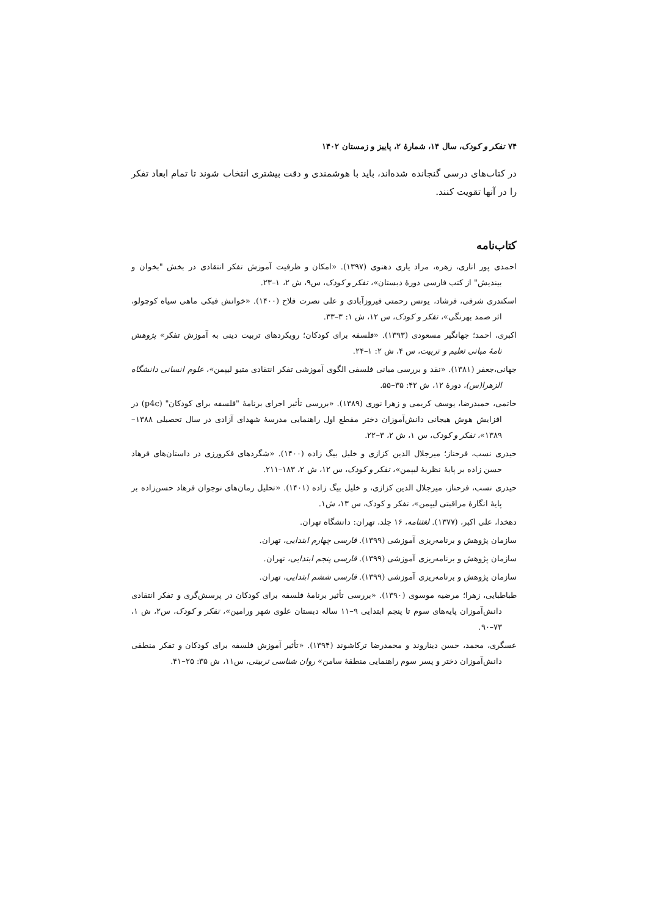۷۴ تفکر و کودک، سال ۱۴، شمارهٔ ۲، پاییز و زمستان ۱۴۰۲
در کتاب‌های درسی گنجانده شده‌اند، باید با هوشمندی و دقت بیشتری انتخاب شوند تا تمام ابعاد تفکر را در آنها تقویت کنند.
کتاب‌نامه
احمدی پور اناری، زهره، مراد یاری دهنوی (۱۳۹۷). «امکان و ظرفیت آموزش تفکر انتقادی در بخش "بخوان و بیندیش" از کتب فارسی دورهٔ دبستان»، تفکر و کودک، س۹، ش ۲، ۱–۲۳.
اسکندری شرفی، فرشاد، یونس رحمتی فیروزآبادی و علی نصرت فلاح (۱۴۰۰). «خوانش فبکی ماهی سیاه کوچولو، اثر صمد بهرنگی»، تفکر و کودک، س ۱۲، ش ۱: ۳–۳۳.
اکبری، احمد؛ جهانگیر مسعودی (۱۳۹۳). «فلسفه برای کودکان؛ رویکردهای تربیت دینی به آموزش تفکر» پژوهش نامهٔ مبانی تعلیم و تربیت، س ۴، ش ۲: ۱–۲۴.
جهانی،جعفر (۱۳۸۱). «نقد و بررسی مبانی فلسفی الگوی آموزشی تفکر انتقادی متیو لیپمن»، علوم انسانی دانشگاه الزهرا(س)، دورهٔ ۱۲، ش ۴۲: ۳۵–۵۵.
حاتمی، حمیدرضا، یوسف کریمی و زهرا نوری (۱۳۸۹). «بررسی تأثیر اجرای برنامهٔ "فلسفه برای کودکان" (p4c) در افزایش هوش هیجانی دانش‌آموزان دختر مقطع اول راهنمایی مدرسهٔ شهدای آزادی در سال تحصیلی ۱۳۸۸–۱۳۸۹»، تفکر و کودک، س ۱، ش ۲، ۳–۲۲.
حیدری نسب، فرحناز؛ میرجلال الدین کزازی و خلیل بیگ زاده (۱۴۰۰). «شگردهای فکرورزی در داستان‌های فرهاد حسن زاده بر پایهٔ نظریهٔ لیپمن»، تفکر و کودک، س ۱۲، ش ۲، ۱۸۳–۲۱۱.
حیدری نسب، فرحناز، میرجلال الدین کزازی، و خلیل بیگ زاده (۱۴۰۱). «تحلیل رمان‌های نوجوان فرهاد حسن‌زاده بر پایهٔ انگارهٔ مراقبتی لیپمن»، تفکر و کودک، س ۱۳، ش۱.
دهخدا، علی اکبر، (۱۳۷۷). لغتنامه، ۱۶ جلد، تهران: دانشگاه تهران.
سازمان پژوهش و برنامه‌ریزی آموزشی (۱۳۹۹). فارسی چهارم ابتدایی، تهران.
سازمان پژوهش و برنامه‌ریزی آموزشی (۱۳۹۹). فارسی پنجم ابتدایی، تهران.
سازمان پژوهش و برنامه‌ریزی آموزشی (۱۳۹۹). فارسی ششم ابتدایی، تهران.
طباطبایی، زهرا؛ مرضیه موسوی (۱۳۹۰). «بررسی تأثیر برنامهٔ فلسفه برای کودکان در پرسش‌گری و تفکر انتقادی دانش‌آموزان پایه‌های سوم تا پنجم ابتدایی ۹–۱۱ ساله دبستان علوی شهر ورامین»، تفکر و کودک، س۲، ش ۱، ۷۳–۹۰.
عسگری، محمد، حسن دیناروند و محمدرضا ترکاشوند (۱۳۹۴). «تأثیر آموزش فلسفه برای کودکان و تفکر منطقی دانش‌آموزان دختر و پسر سوم راهنمایی منطقهٔ سامن» روان شناسی تربیتی، س۱۱، ش ۳۵: ۲۵–۴۱.